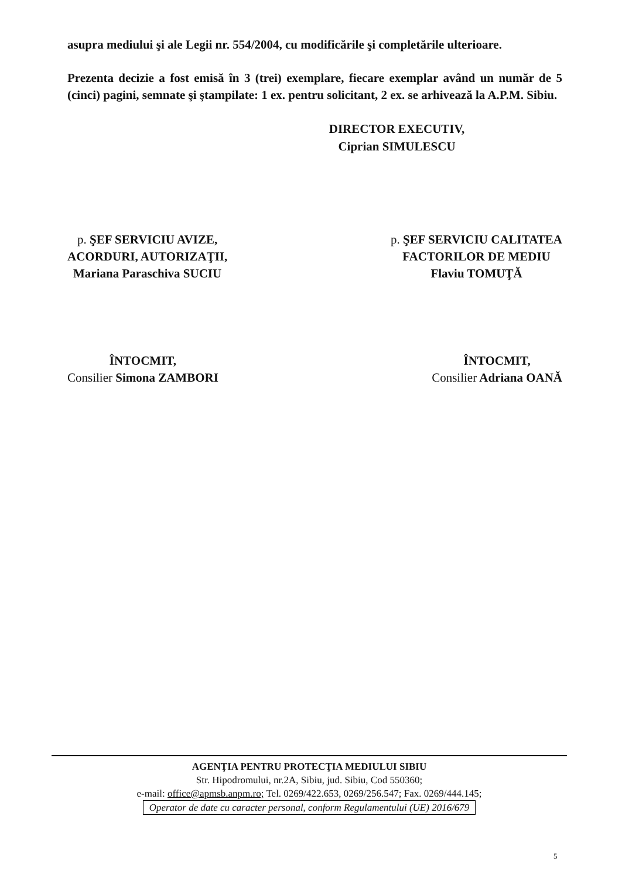asupra mediului şi ale Legii nr. 554/2004, cu modificările şi completările ulterioare.
Prezenta decizie a fost emisă în 3 (trei) exemplare, fiecare exemplar având un număr de 5 (cinci) pagini, semnate şi ştampilate: 1 ex. pentru solicitant, 2 ex. se arhivează la A.P.M. Sibiu.
DIRECTOR EXECUTIV,
Ciprian SIMULESCU
p. ŞEF SERVICIU AVIZE,
ACORDURI, AUTORIZAŢII,
Mariana Paraschiva SUCIU
p. ŞEF SERVICIU CALITATEA
FACTORILOR DE MEDIU
Flaviu TOMUŢĂ
ÎNTOCMIT,
Consilier Simona ZAMBORI
ÎNTOCMIT,
Consilier Adriana OANĂ
AGENŢIA PENTRU PROTECŢIA MEDIULUI SIBIU
Str. Hipodromului, nr.2A, Sibiu, jud. Sibiu, Cod 550360;
e-mail: office@apmsb.anpm.ro; Tel. 0269/422.653, 0269/256.547; Fax. 0269/444.145;
Operator de date cu caracter personal, conform Regulamentului (UE) 2016/679
5